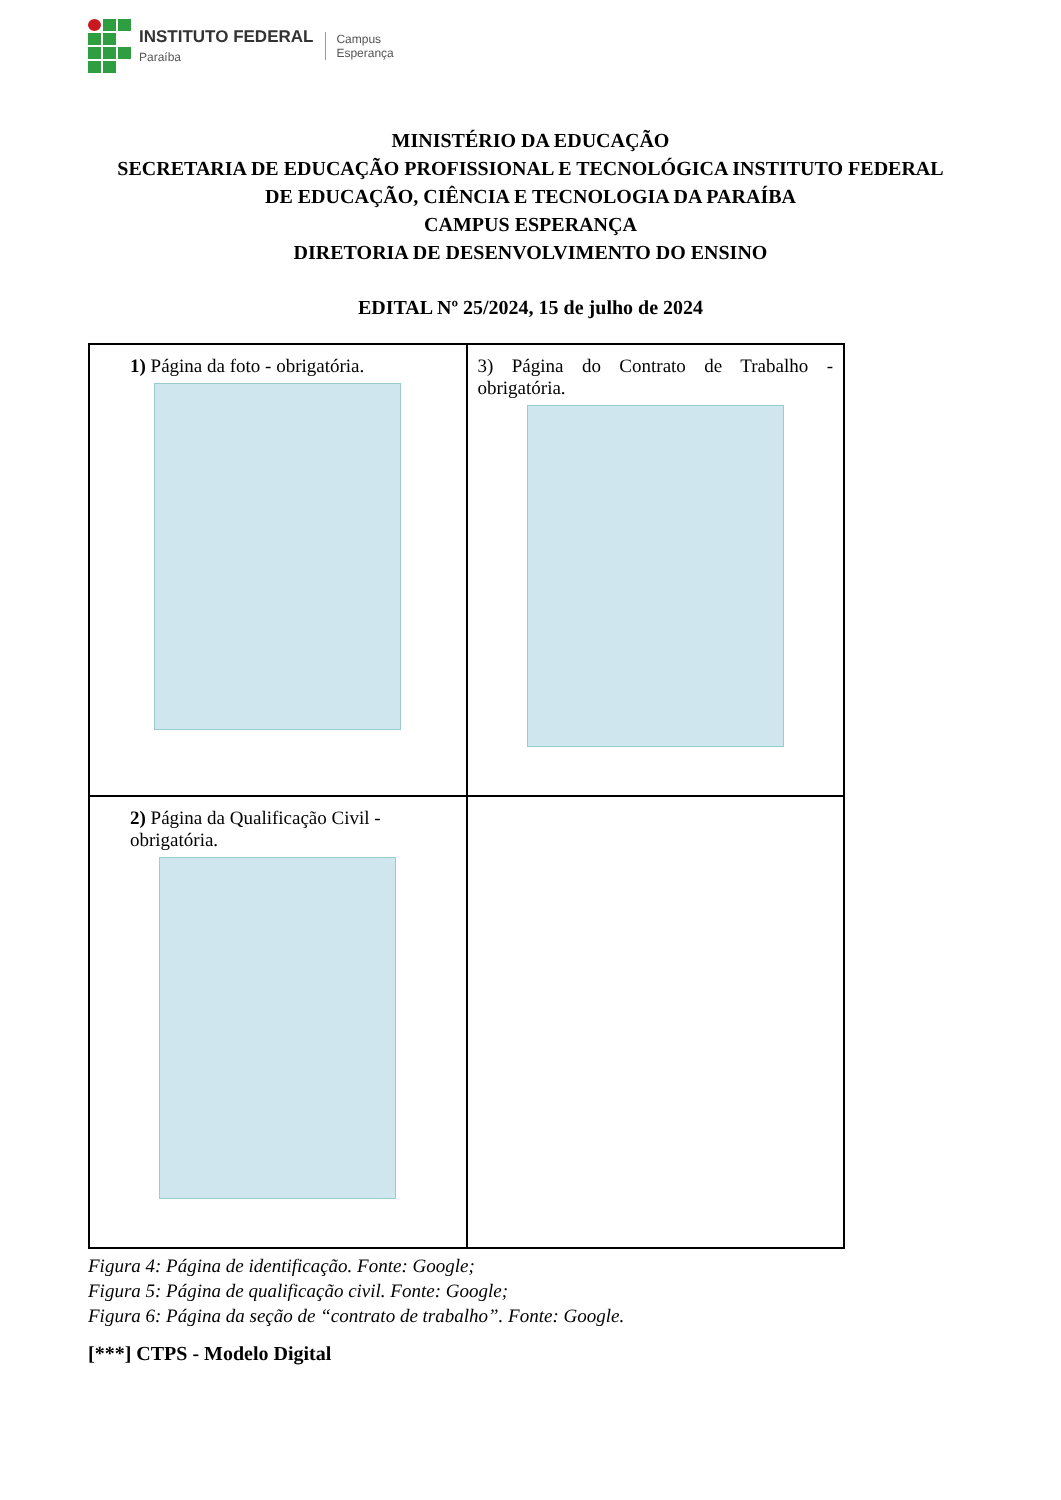INSTITUTO FEDERAL
Paraíba
Campus
Esperança
MINISTÉRIO DA EDUCAÇÃO
SECRETARIA DE EDUCAÇÃO PROFISSIONAL E TECNOLÓGICA INSTITUTO FEDERAL
DE EDUCAÇÃO, CIÊNCIA E TECNOLOGIA DA PARAÍBA
CAMPUS ESPERANÇA
DIRETORIA DE DESENVOLVIMENTO DO ENSINO
EDITAL Nº 25/2024, 15 de julho de 2024
| 1) Página da foto - obrigatória. | 3) Página do Contrato de Trabalho - obrigatória. |
| 2) Página da Qualificação Civil - obrigatória. | |
Figura 4: Página de identificação. Fonte: Google;
Figura 5: Página de qualificação civil. Fonte: Google;
Figura 6: Página da seção de “contrato de trabalho”. Fonte: Google.
[***] CTPS - Modelo Digital